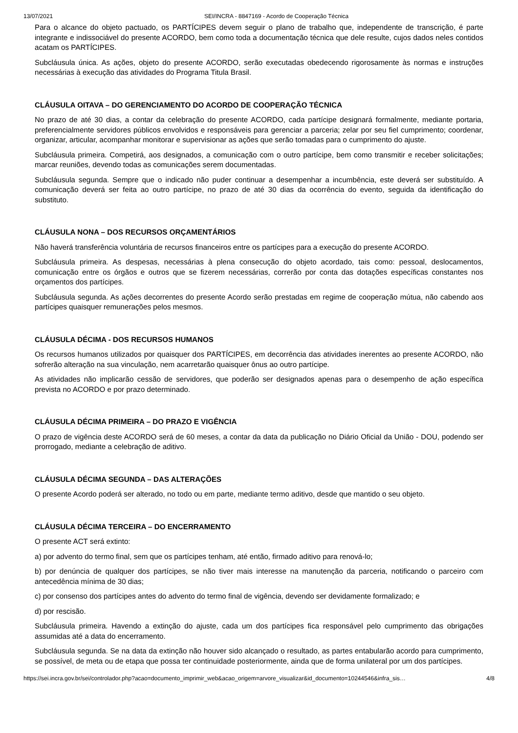13/07/2021 SEI/INCRA - 8847169 - Acordo de Cooperação Técnica
Para o alcance do objeto pactuado, os PARTÍCIPES devem seguir o plano de trabalho que, independente de transcrição, é parte integrante e indissociável do presente ACORDO, bem como toda a documentação técnica que dele resulte, cujos dados neles contidos acatam os PARTÍCIPES.
Subcláusula única. As ações, objeto do presente ACORDO, serão executadas obedecendo rigorosamente às normas e instruções necessárias à execução das atividades do Programa Titula Brasil.
CLÁUSULA OITAVA – DO GERENCIAMENTO DO ACORDO DE COOPERAÇÃO TÉCNICA
No prazo de até 30 dias, a contar da celebração do presente ACORDO, cada partícipe designará formalmente, mediante portaria, preferencialmente servidores públicos envolvidos e responsáveis para gerenciar a parceria; zelar por seu fiel cumprimento; coordenar, organizar, articular, acompanhar monitorar e supervisionar as ações que serão tomadas para o cumprimento do ajuste.
Subcláusula primeira. Competirá, aos designados, a comunicação com o outro partícipe, bem como transmitir e receber solicitações; marcar reuniões, devendo todas as comunicações serem documentadas.
Subcláusula segunda. Sempre que o indicado não puder continuar a desempenhar a incumbência, este deverá ser substituído. A comunicação deverá ser feita ao outro partícipe, no prazo de até 30 dias da ocorrência do evento, seguida da identificação do substituto.
CLÁUSULA NONA – DOS RECURSOS ORÇAMENTÁRIOS
Não haverá transferência voluntária de recursos financeiros entre os partícipes para a execução do presente ACORDO.
Subcláusula primeira. As despesas, necessárias à plena consecução do objeto acordado, tais como: pessoal, deslocamentos, comunicação entre os órgãos e outros que se fizerem necessárias, correrão por conta das dotações específicas constantes nos orçamentos dos partícipes.
Subcláusula segunda. As ações decorrentes do presente Acordo serão prestadas em regime de cooperação mútua, não cabendo aos partícipes quaisquer remunerações pelos mesmos.
CLÁUSULA DÉCIMA - DOS RECURSOS HUMANOS
Os recursos humanos utilizados por quaisquer dos PARTÍCIPES, em decorrência das atividades inerentes ao presente ACORDO, não sofrerão alteração na sua vinculação, nem acarretarão quaisquer ônus ao outro partícipe.
As atividades não implicarão cessão de servidores, que poderão ser designados apenas para o desempenho de ação específica prevista no ACORDO e por prazo determinado.
CLÁUSULA DÉCIMA PRIMEIRA – DO PRAZO E VIGÊNCIA
O prazo de vigência deste ACORDO será de 60 meses, a contar da data da publicação no Diário Oficial da União - DOU, podendo ser prorrogado, mediante a celebração de aditivo.
CLÁUSULA DÉCIMA SEGUNDA – DAS ALTERAÇÕES
O presente Acordo poderá ser alterado, no todo ou em parte, mediante termo aditivo, desde que mantido o seu objeto.
CLÁUSULA DÉCIMA TERCEIRA – DO ENCERRAMENTO
O presente ACT será extinto:
a) por advento do termo final, sem que os partícipes tenham, até então, firmado aditivo para renová-lo;
b) por denúncia de qualquer dos partícipes, se não tiver mais interesse na manutenção da parceria, notificando o parceiro com antecedência mínima de 30 dias;
c) por consenso dos partícipes antes do advento do termo final de vigência, devendo ser devidamente formalizado; e
d) por rescisão.
Subcláusula primeira. Havendo a extinção do ajuste, cada um dos partícipes fica responsável pelo cumprimento das obrigações assumidas até a data do encerramento.
Subcláusula segunda. Se na data da extinção não houver sido alcançado o resultado, as partes entabularão acordo para cumprimento, se possível, de meta ou de etapa que possa ter continuidade posteriormente, ainda que de forma unilateral por um dos partícipes.
https://sei.incra.gov.br/sei/controlador.php?acao=documento_imprimir_web&acao_origem=arvore_visualizar&id_documento=10244546&infra_sis… 4/8